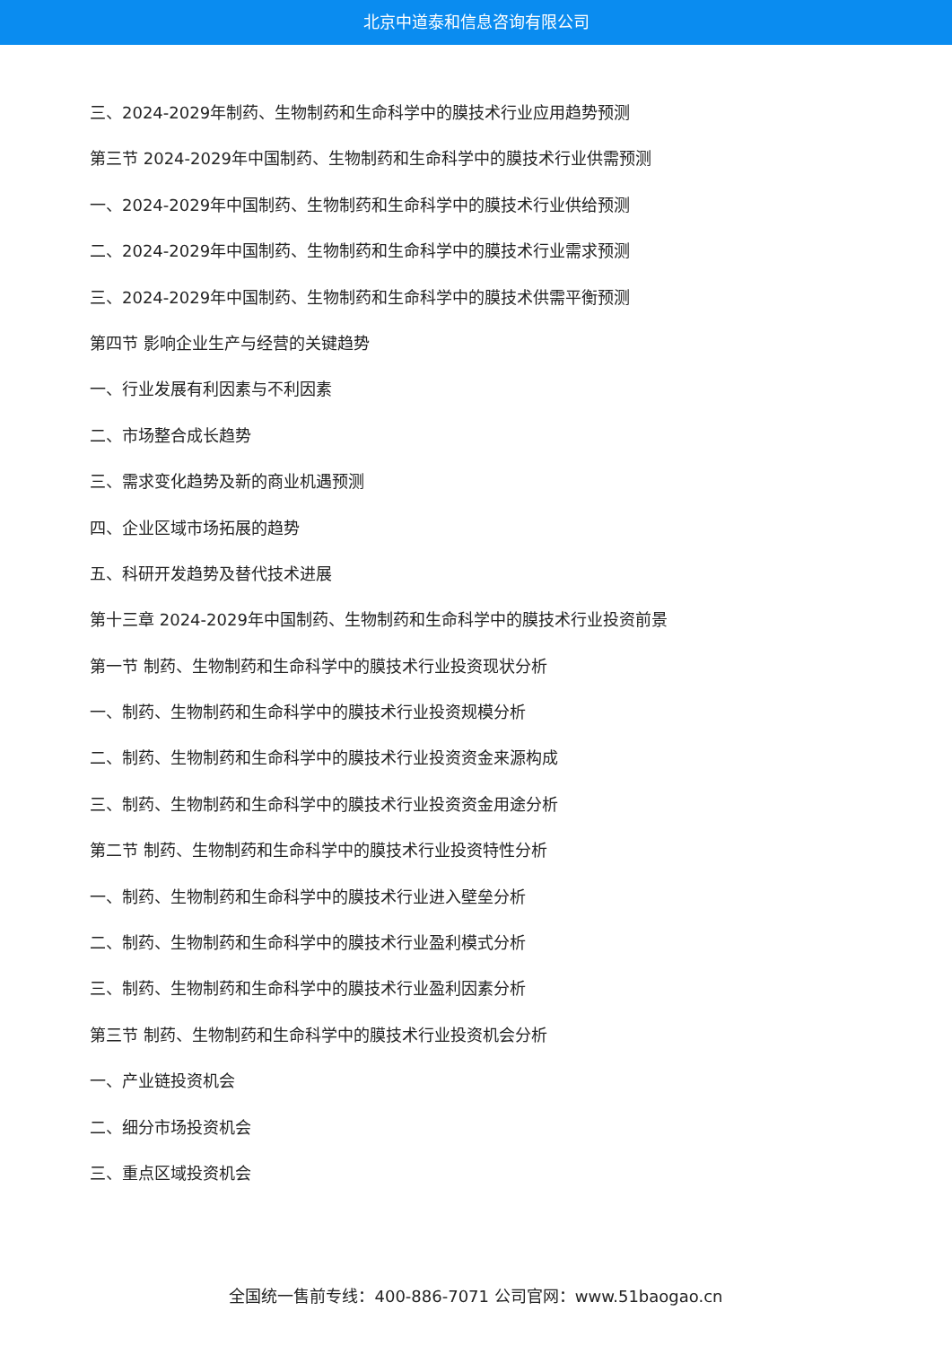北京中道泰和信息咨询有限公司
三、2024-2029年制药、生物制药和生命科学中的膜技术行业应用趋势预测
第三节 2024-2029年中国制药、生物制药和生命科学中的膜技术行业供需预测
一、2024-2029年中国制药、生物制药和生命科学中的膜技术行业供给预测
二、2024-2029年中国制药、生物制药和生命科学中的膜技术行业需求预测
三、2024-2029年中国制药、生物制药和生命科学中的膜技术供需平衡预测
第四节 影响企业生产与经营的关键趋势
一、行业发展有利因素与不利因素
二、市场整合成长趋势
三、需求变化趋势及新的商业机遇预测
四、企业区域市场拓展的趋势
五、科研开发趋势及替代技术进展
第十三章 2024-2029年中国制药、生物制药和生命科学中的膜技术行业投资前景
第一节 制药、生物制药和生命科学中的膜技术行业投资现状分析
一、制药、生物制药和生命科学中的膜技术行业投资规模分析
二、制药、生物制药和生命科学中的膜技术行业投资资金来源构成
三、制药、生物制药和生命科学中的膜技术行业投资资金用途分析
第二节 制药、生物制药和生命科学中的膜技术行业投资特性分析
一、制药、生物制药和生命科学中的膜技术行业进入壁垒分析
二、制药、生物制药和生命科学中的膜技术行业盈利模式分析
三、制药、生物制药和生命科学中的膜技术行业盈利因素分析
第三节 制药、生物制药和生命科学中的膜技术行业投资机会分析
一、产业链投资机会
二、细分市场投资机会
三、重点区域投资机会
全国统一售前专线：400-886-7071 公司官网：www.51baogao.cn